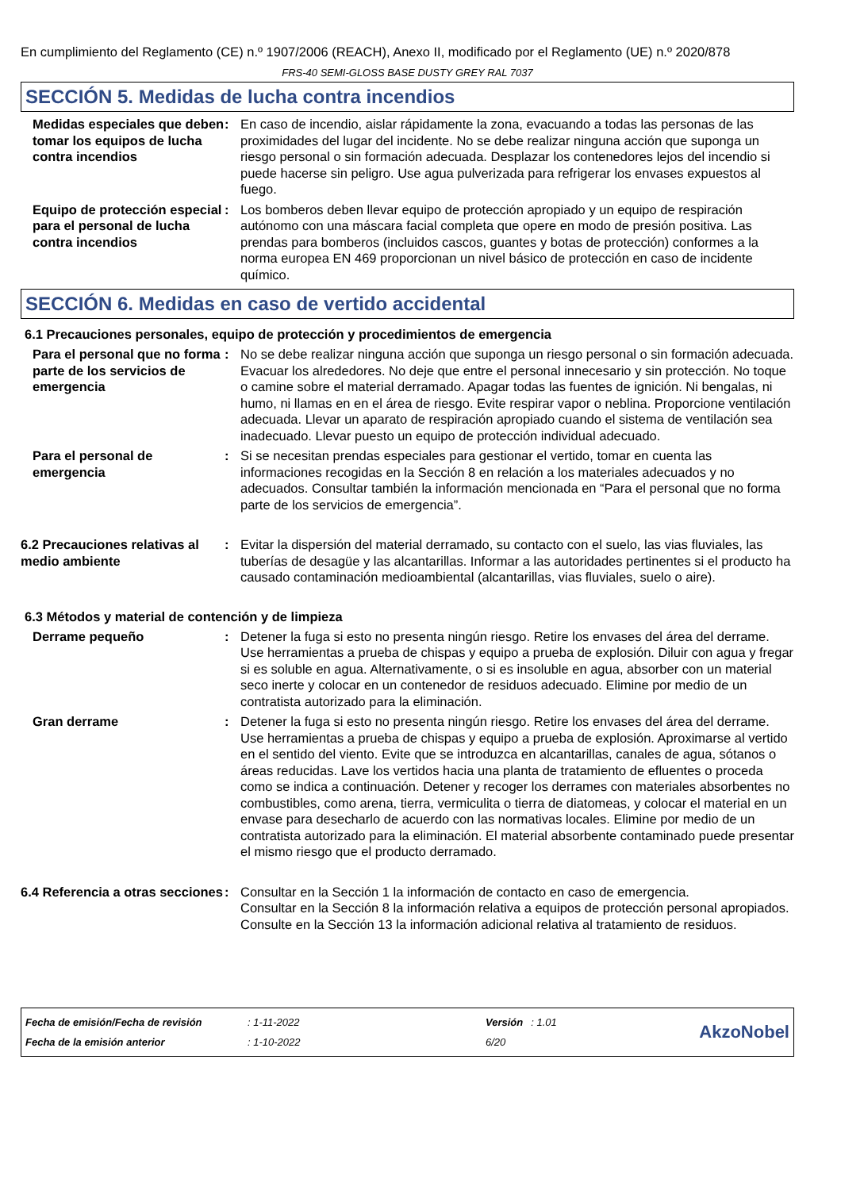En cumplimiento del Reglamento (CE) n.º 1907/2006 (REACH), Anexo II, modificado por el Reglamento (UE) n.º 2020/878
FRS-40 SEMI-GLOSS BASE DUSTY GREY RAL 7037
SECCIÓN 5. Medidas de lucha contra incendios
| Medidas especiales que deben tomar los equipos de lucha contra incendios | : | En caso de incendio, aislar rápidamente la zona, evacuando a todas las personas de las proximidades del lugar del incidente. No se debe realizar ninguna acción que suponga un riesgo personal o sin formación adecuada. Desplazar los contenedores lejos del incendio si puede hacerse sin peligro. Use agua pulverizada para refrigerar los envases expuestos al fuego. |
| Equipo de protección especial para el personal de lucha contra incendios | : | Los bomberos deben llevar equipo de protección apropiado y un equipo de respiración autónomo con una máscara facial completa que opere en modo de presión positiva. Las prendas para bomberos (incluidos cascos, guantes y botas de protección) conformes a la norma europea EN 469 proporcionan un nivel básico de protección en caso de incidente químico. |
SECCIÓN 6. Medidas en caso de vertido accidental
6.1 Precauciones personales, equipo de protección y procedimientos de emergencia
| Para el personal que no forma parte de los servicios de emergencia | : | No se debe realizar ninguna acción que suponga un riesgo personal o sin formación adecuada. Evacuar los alrededores. No deje que entre el personal innecesario y sin protección. No toque o camine sobre el material derramado. Apagar todas las fuentes de ignición. Ni bengalas, ni humo, ni llamas en en el área de riesgo. Evite respirar vapor o neblina. Proporcione ventilación adecuada. Llevar un aparato de respiración apropiado cuando el sistema de ventilación sea inadecuado. Llevar puesto un equipo de protección individual adecuado. |
| Para el personal de emergencia | : | Si se necesitan prendas especiales para gestionar el vertido, tomar en cuenta las informaciones recogidas en la Sección 8 en relación a los materiales adecuados y no adecuados. Consultar también la información mencionada en “Para el personal que no forma parte de los servicios de emergencia”. |
| 6.2 Precauciones relativas al medio ambiente | : | Evitar la dispersión del material derramado, su contacto con el suelo, las vias fluviales, las tuberías de desagüe y las alcantarillas. Informar a las autoridades pertinentes si el producto ha causado contaminación medioambiental (alcantarillas, vias fluviales, suelo o aire). |
6.3 Métodos y material de contención y de limpieza
| Derrame pequeño | : | Detener la fuga si esto no presenta ningún riesgo. Retire los envases del área del derrame. Use herramientas a prueba de chispas y equipo a prueba de explosión. Diluir con agua y fregar si es soluble en agua. Alternativamente, o si es insoluble en agua, absorber con un material seco inerte y colocar en un contenedor de residuos adecuado. Elimine por medio de un contratista autorizado para la eliminación. |
| Gran derrame | : | Detener la fuga si esto no presenta ningún riesgo. Retire los envases del área del derrame. Use herramientas a prueba de chispas y equipo a prueba de explosión. Aproximarse al vertido en el sentido del viento. Evite que se introduzca en alcantarillas, canales de agua, sótanos o áreas reducidas. Lave los vertidos hacia una planta de tratamiento de efluentes o proceda como se indica a continuación. Detener y recoger los derrames con materiales absorbentes no combustibles, como arena, tierra, vermiculita o tierra de diatomeas, y colocar el material en un envase para desecharlo de acuerdo con las normativas locales. Elimine por medio de un contratista autorizado para la eliminación. El material absorbente contaminado puede presentar el mismo riesgo que el producto derramado. |
| 6.4 Referencia a otras secciones | : | Consultar en la Sección 1 la información de contacto en caso de emergencia. Consultar en la Sección 8 la información relativa a equipos de protección personal apropiados. Consulte en la Sección 13 la información adicional relativa al tratamiento de residuos. |
| Fecha de emisión/Fecha de revisión | : 1-11-2022 | Versión | : 1.01 |
| Fecha de la emisión anterior | : 1-10-2022 | 6/20 | |
AkzoNobel